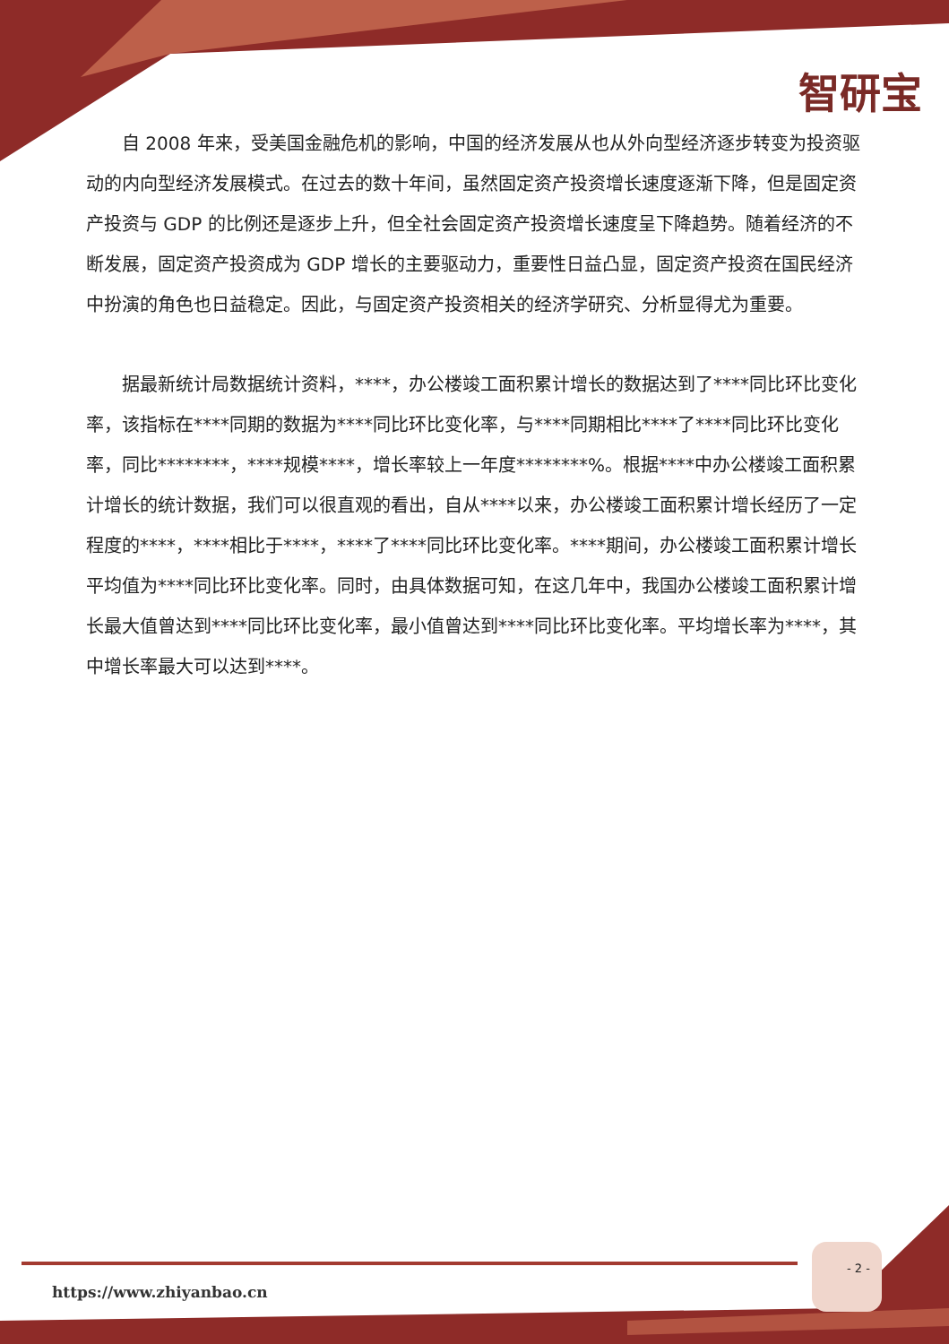智研宝
自 2008 年来，受美国金融危机的影响，中国的经济发展从也从外向型经济逐步转变为投资驱动的内向型经济发展模式。在过去的数十年间，虽然固定资产投资增长速度逐渐下降，但是固定资产投资与 GDP 的比例还是逐步上升，但全社会固定资产投资增长速度呈下降趋势。随着经济的不断发展，固定资产投资成为 GDP 增长的主要驱动力，重要性日益凸显，固定资产投资在国民经济中扮演的角色也日益稳定。因此，与固定资产投资相关的经济学研究、分析显得尤为重要。
据最新统计局数据统计资料，****，办公楼竣工面积累计增长的数据达到了****同比环比变化率，该指标在****同期的数据为****同比环比变化率，与****同期相比****了****同比环比变化率，同比********，****规模****，增长率较上一年度********%。根据****中办公楼竣工面积累计增长的统计数据，我们可以很直观的看出，自从****以来，办公楼竣工面积累计增长经历了一定程度的****，****相比于****，****了****同比环比变化率。****期间，办公楼竣工面积累计增长平均值为****同比环比变化率。同时，由具体数据可知，在这几年中，我国办公楼竣工面积累计增长最大值曾达到****同比环比变化率，最小值曾达到****同比环比变化率。平均增长率为****，其中增长率最大可以达到****。
- 2 -
https://www.zhiyanbao.cn